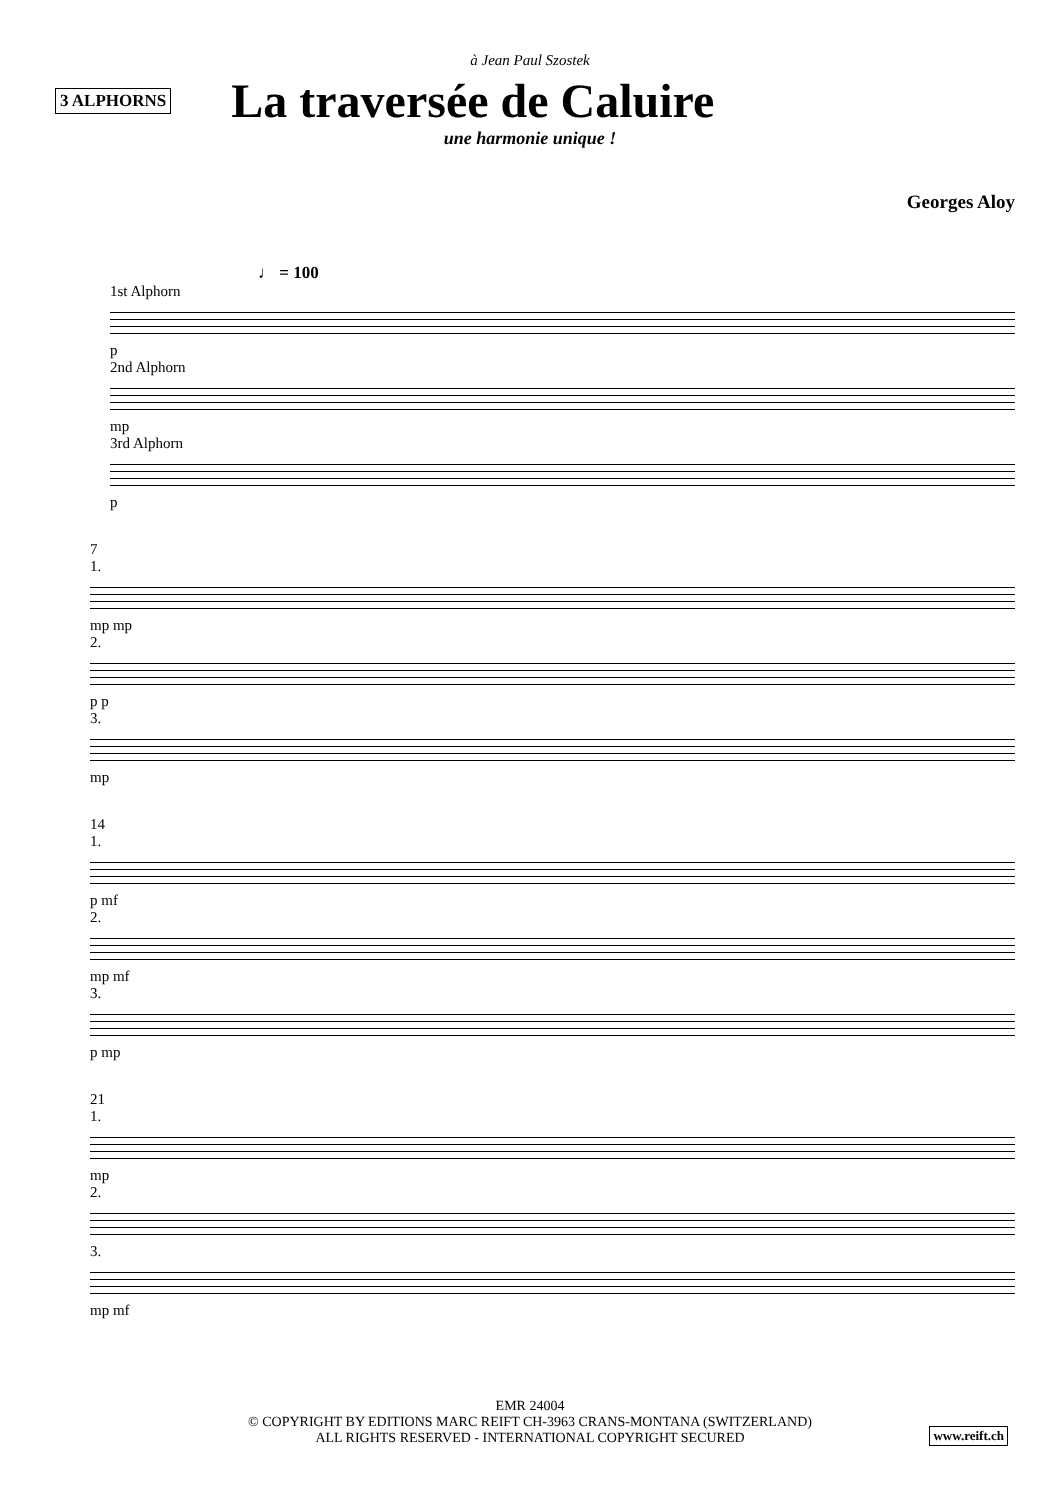à Jean Paul Szostek
3 ALPHORNS
La traversée de Caluire
une harmonie unique !
Georges Aloy
♩ = 100
1st Alphorn
p
2nd Alphorn
mp
3rd Alphorn
p
7
1.
mp mp
2.
p p
3.
mp
14
1.
p mf
2.
mp mf
3.
p mp
21
1.
mp
2.
3.
mp mf
EMR 24004
© COPYRIGHT BY EDITIONS MARC REIFT CH-3963 CRANS-MONTANA (SWITZERLAND)
ALL RIGHTS RESERVED - INTERNATIONAL COPYRIGHT SECURED
www.reift.ch